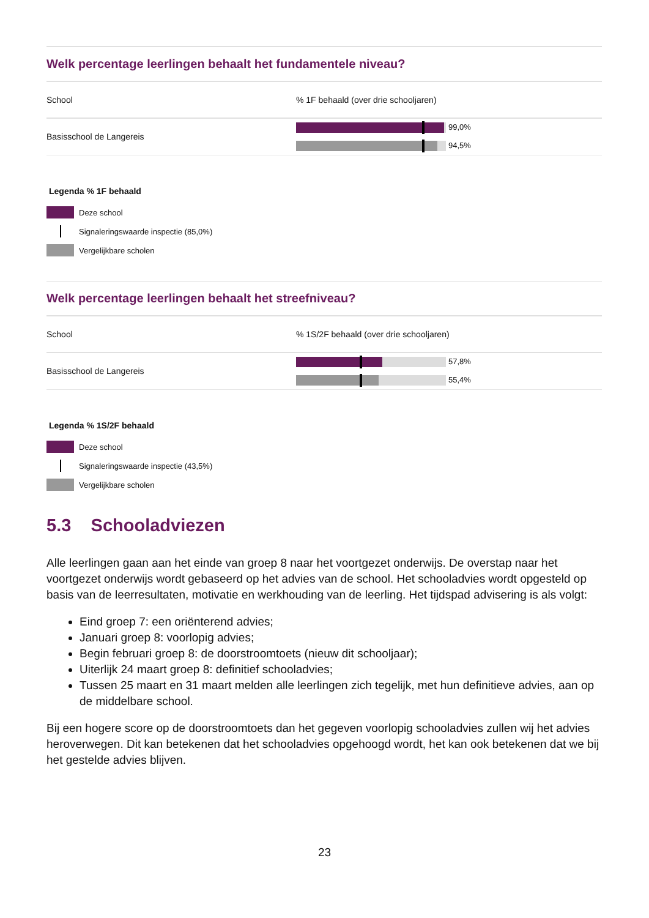Welk percentage leerlingen behaalt het fundamentele niveau?
| School | % 1F behaald (over drie schooljaren) |
| Basisschool de Langereis | 99,0% 94,5% |
Legenda % 1F behaald
Deze school
Signaleringswaarde inspectie (85,0%)
Vergelijkbare scholen
Welk percentage leerlingen behaalt het streefniveau?
| School | % 1S/2F behaald (over drie schooljaren) |
| Basisschool de Langereis | 57,8% 55,4% |
Legenda % 1S/2F behaald
Deze school
Signaleringswaarde inspectie (43,5%)
Vergelijkbare scholen
5.3 Schooladviezen
Alle leerlingen gaan aan het einde van groep 8 naar het voortgezet onderwijs. De overstap naar het voortgezet onderwijs wordt gebaseerd op het advies van de school. Het schooladvies wordt opgesteld op basis van de leerresultaten, motivatie en werkhouding van de leerling. Het tijdspad advisering is als volgt:
Eind groep 7: een oriënterend advies;
Januari groep 8: voorlopig advies;
Begin februari groep 8: de doorstroomtoets (nieuw dit schooljaar);
Uiterlijk 24 maart groep 8: definitief schooladvies;
Tussen 25 maart en 31 maart melden alle leerlingen zich tegelijk, met hun definitieve advies, aan op de middelbare school.
Bij een hogere score op de doorstroomtoets dan het gegeven voorlopig schooladvies zullen wij het advies heroverwegen. Dit kan betekenen dat het schooladvies opgehoogd wordt, het kan ook betekenen dat we bij het gestelde advies blijven.
23